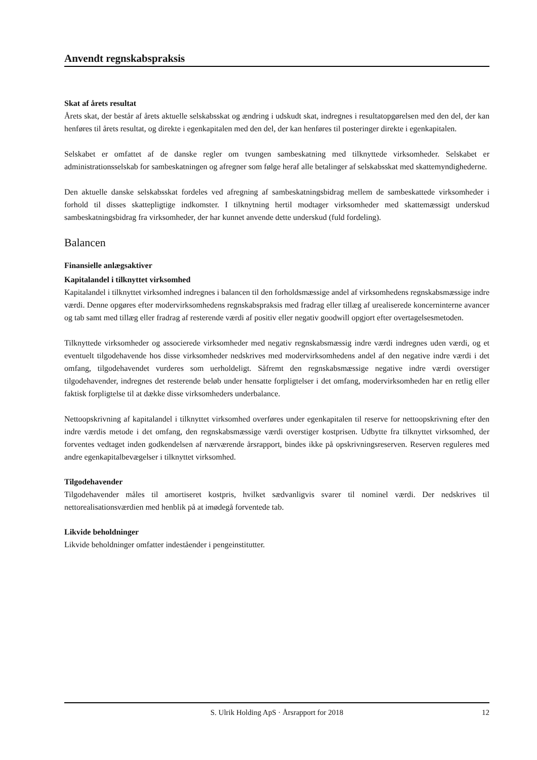Anvendt regnskabspraksis
Skat af årets resultat
Årets skat, der består af årets aktuelle selskabsskat og ændring i udskudt skat, indregnes i resultatopgørelsen med den del, der kan henføres til årets resultat, og direkte i egenkapitalen med den del, der kan henføres til posteringer direkte i egenkapitalen.
Selskabet er omfattet af de danske regler om tvungen sambeskatning med tilknyttede virksomheder. Selskabet er administrationsselskab for sambeskatningen og afregner som følge heraf alle betalinger af selskabsskat med skattemyndighederne.
Den aktuelle danske selskabsskat fordeles ved afregning af sambeskatningsbidrag mellem de sambeskattede virksomheder i forhold til disses skattepligtige indkomster. I tilknytning hertil modtager virksomheder med skattemæssigt underskud sambeskatningsbidrag fra virksomheder, der har kunnet anvende dette underskud (fuld fordeling).
Balancen
Finansielle anlægsaktiver
Kapitalandel i tilknyttet virksomhed
Kapitalandel i tilknyttet virksomhed indregnes i balancen til den forholdsmæssige andel af virksomhedens regnskabsmæssige indre værdi. Denne opgøres efter modervirksomhedens regnskabspraksis med fradrag eller tillæg af urealiserede koncerninterne avancer og tab samt med tillæg eller fradrag af resterende værdi af positiv eller negativ goodwill opgjort efter overtagelsesmetoden.
Tilknyttede virksomheder og associerede virksomheder med negativ regnskabsmæssig indre værdi indregnes uden værdi, og et eventuelt tilgodehavende hos disse virksomheder nedskrives med modervirksomhedens andel af den negative indre værdi i det omfang, tilgodehavendet vurderes som uerholdeligt. Såfremt den regnskabsmæssige negative indre værdi overstiger tilgodehavender, indregnes det resterende beløb under hensatte forpligtelser i det omfang, modervirksomheden har en retlig eller faktisk forpligtelse til at dække disse virksomheders underbalance.
Nettoopskrivning af kapitalandel i tilknyttet virksomhed overføres under egenkapitalen til reserve for nettoopskrivning efter den indre værdis metode i det omfang, den regnskabsmæssige værdi overstiger kostprisen. Udbytte fra tilknyttet virksomhed, der forventes vedtaget inden godkendelsen af nærværende årsrapport, bindes ikke på opskrivningsreserven. Reserven reguleres med andre egenkapitalbevægelser i tilknyttet virksomhed.
Tilgodehavender
Tilgodehavender måles til amortiseret kostpris, hvilket sædvanligvis svarer til nominel værdi. Der nedskrives til nettorealisationsværdien med henblik på at imødegå forventede tab.
Likvide beholdninger
Likvide beholdninger omfatter indeståender i pengeinstitutter.
S. Ulrik Holding ApS · Årsrapport for 2018 12